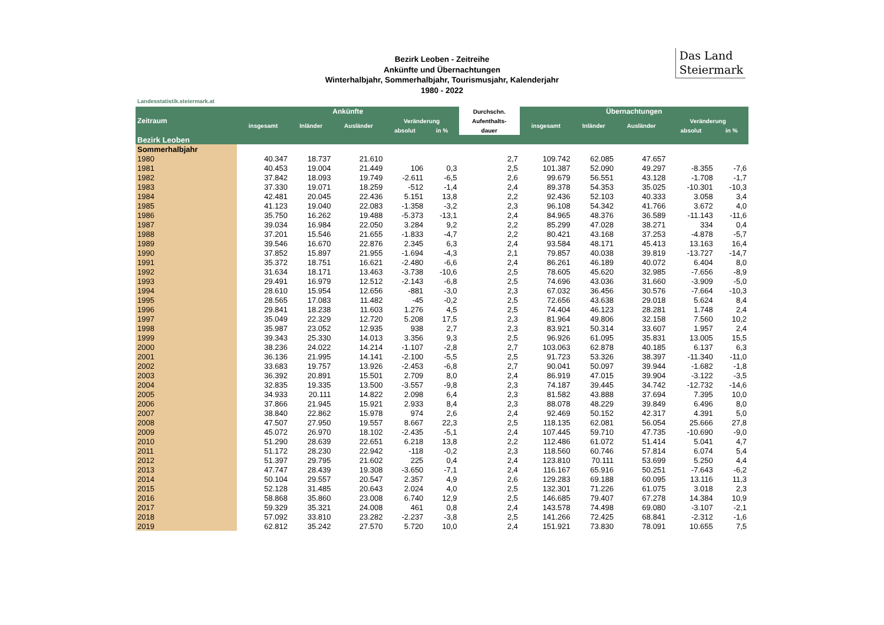Das Land
Steiermark
Bezirk Leoben - Zeitreihe
Ankünfte und Übernachtungen
Winterhalbjahr, Sommerhalbjahr, Tourismusjahr, Kalenderjahr
1980 - 2022
Landesstatistik.steiermark.at
| Zeitraum | Ankünfte | | | | | Durchschn. | Übernachtungen | | | | |
| --- | --- | --- | --- | --- | --- | --- | --- | --- | --- | --- | --- |
| | insgesamt | Inländer | Ausländer | Veränderung | | Aufenthalts- | insgesamt | Inländer | Ausländer | Veränderung | |
| | | | | absolut | in % | dauer | | | | absolut | in % |
| Bezirk Leoben | | | | | | | | | | | |
| Sommerhalbjahr | | | | | | | | | | | |
| 1980 | 40.347 | 18.737 | 21.610 | | | 2,7 | 109.742 | 62.085 | 47.657 | | |
| 1981 | 40.453 | 19.004 | 21.449 | 106 | 0,3 | 2,5 | 101.387 | 52.090 | 49.297 | -8.355 | -7,6 |
| 1982 | 37.842 | 18.093 | 19.749 | -2.611 | -6,5 | 2,6 | 99.679 | 56.551 | 43.128 | -1.708 | -1,7 |
| 1983 | 37.330 | 19.071 | 18.259 | -512 | -1,4 | 2,4 | 89.378 | 54.353 | 35.025 | -10.301 | -10,3 |
| 1984 | 42.481 | 20.045 | 22.436 | 5.151 | 13,8 | 2,2 | 92.436 | 52.103 | 40.333 | 3.058 | 3,4 |
| 1985 | 41.123 | 19.040 | 22.083 | -1.358 | -3,2 | 2,3 | 96.108 | 54.342 | 41.766 | 3.672 | 4,0 |
| 1986 | 35.750 | 16.262 | 19.488 | -5.373 | -13,1 | 2,4 | 84.965 | 48.376 | 36.589 | -11.143 | -11,6 |
| 1987 | 39.034 | 16.984 | 22.050 | 3.284 | 9,2 | 2,2 | 85.299 | 47.028 | 38.271 | 334 | 0,4 |
| 1988 | 37.201 | 15.546 | 21.655 | -1.833 | -4,7 | 2,2 | 80.421 | 43.168 | 37.253 | -4.878 | -5,7 |
| 1989 | 39.546 | 16.670 | 22.876 | 2.345 | 6,3 | 2,4 | 93.584 | 48.171 | 45.413 | 13.163 | 16,4 |
| 1990 | 37.852 | 15.897 | 21.955 | -1.694 | -4,3 | 2,1 | 79.857 | 40.038 | 39.819 | -13.727 | -14,7 |
| 1991 | 35.372 | 18.751 | 16.621 | -2.480 | -6,6 | 2,4 | 86.261 | 46.189 | 40.072 | 6.404 | 8,0 |
| 1992 | 31.634 | 18.171 | 13.463 | -3.738 | -10,6 | 2,5 | 78.605 | 45.620 | 32.985 | -7.656 | -8,9 |
| 1993 | 29.491 | 16.979 | 12.512 | -2.143 | -6,8 | 2,5 | 74.696 | 43.036 | 31.660 | -3.909 | -5,0 |
| 1994 | 28.610 | 15.954 | 12.656 | -881 | -3,0 | 2,3 | 67.032 | 36.456 | 30.576 | -7.664 | -10,3 |
| 1995 | 28.565 | 17.083 | 11.482 | -45 | -0,2 | 2,5 | 72.656 | 43.638 | 29.018 | 5.624 | 8,4 |
| 1996 | 29.841 | 18.238 | 11.603 | 1.276 | 4,5 | 2,5 | 74.404 | 46.123 | 28.281 | 1.748 | 2,4 |
| 1997 | 35.049 | 22.329 | 12.720 | 5.208 | 17,5 | 2,3 | 81.964 | 49.806 | 32.158 | 7.560 | 10,2 |
| 1998 | 35.987 | 23.052 | 12.935 | 938 | 2,7 | 2,3 | 83.921 | 50.314 | 33.607 | 1.957 | 2,4 |
| 1999 | 39.343 | 25.330 | 14.013 | 3.356 | 9,3 | 2,5 | 96.926 | 61.095 | 35.831 | 13.005 | 15,5 |
| 2000 | 38.236 | 24.022 | 14.214 | -1.107 | -2,8 | 2,7 | 103.063 | 62.878 | 40.185 | 6.137 | 6,3 |
| 2001 | 36.136 | 21.995 | 14.141 | -2.100 | -5,5 | 2,5 | 91.723 | 53.326 | 38.397 | -11.340 | -11,0 |
| 2002 | 33.683 | 19.757 | 13.926 | -2.453 | -6,8 | 2,7 | 90.041 | 50.097 | 39.944 | -1.682 | -1,8 |
| 2003 | 36.392 | 20.891 | 15.501 | 2.709 | 8,0 | 2,4 | 86.919 | 47.015 | 39.904 | -3.122 | -3,5 |
| 2004 | 32.835 | 19.335 | 13.500 | -3.557 | -9,8 | 2,3 | 74.187 | 39.445 | 34.742 | -12.732 | -14,6 |
| 2005 | 34.933 | 20.111 | 14.822 | 2.098 | 6,4 | 2,3 | 81.582 | 43.888 | 37.694 | 7.395 | 10,0 |
| 2006 | 37.866 | 21.945 | 15.921 | 2.933 | 8,4 | 2,3 | 88.078 | 48.229 | 39.849 | 6.496 | 8,0 |
| 2007 | 38.840 | 22.862 | 15.978 | 974 | 2,6 | 2,4 | 92.469 | 50.152 | 42.317 | 4.391 | 5,0 |
| 2008 | 47.507 | 27.950 | 19.557 | 8.667 | 22,3 | 2,5 | 118.135 | 62.081 | 56.054 | 25.666 | 27,8 |
| 2009 | 45.072 | 26.970 | 18.102 | -2.435 | -5,1 | 2,4 | 107.445 | 59.710 | 47.735 | -10.690 | -9,0 |
| 2010 | 51.290 | 28.639 | 22.651 | 6.218 | 13,8 | 2,2 | 112.486 | 61.072 | 51.414 | 5.041 | 4,7 |
| 2011 | 51.172 | 28.230 | 22.942 | -118 | -0,2 | 2,3 | 118.560 | 60.746 | 57.814 | 6.074 | 5,4 |
| 2012 | 51.397 | 29.795 | 21.602 | 225 | 0,4 | 2,4 | 123.810 | 70.111 | 53.699 | 5.250 | 4,4 |
| 2013 | 47.747 | 28.439 | 19.308 | -3.650 | -7,1 | 2,4 | 116.167 | 65.916 | 50.251 | -7.643 | -6,2 |
| 2014 | 50.104 | 29.557 | 20.547 | 2.357 | 4,9 | 2,6 | 129.283 | 69.188 | 60.095 | 13.116 | 11,3 |
| 2015 | 52.128 | 31.485 | 20.643 | 2.024 | 4,0 | 2,5 | 132.301 | 71.226 | 61.075 | 3.018 | 2,3 |
| 2016 | 58.868 | 35.860 | 23.008 | 6.740 | 12,9 | 2,5 | 146.685 | 79.407 | 67.278 | 14.384 | 10,9 |
| 2017 | 59.329 | 35.321 | 24.008 | 461 | 0,8 | 2,4 | 143.578 | 74.498 | 69.080 | -3.107 | -2,1 |
| 2018 | 57.092 | 33.810 | 23.282 | -2.237 | -3,8 | 2,5 | 141.266 | 72.425 | 68.841 | -2.312 | -1,6 |
| 2019 | 62.812 | 35.242 | 27.570 | 5.720 | 10,0 | 2,4 | 151.921 | 73.830 | 78.091 | 10.655 | 7,5 |